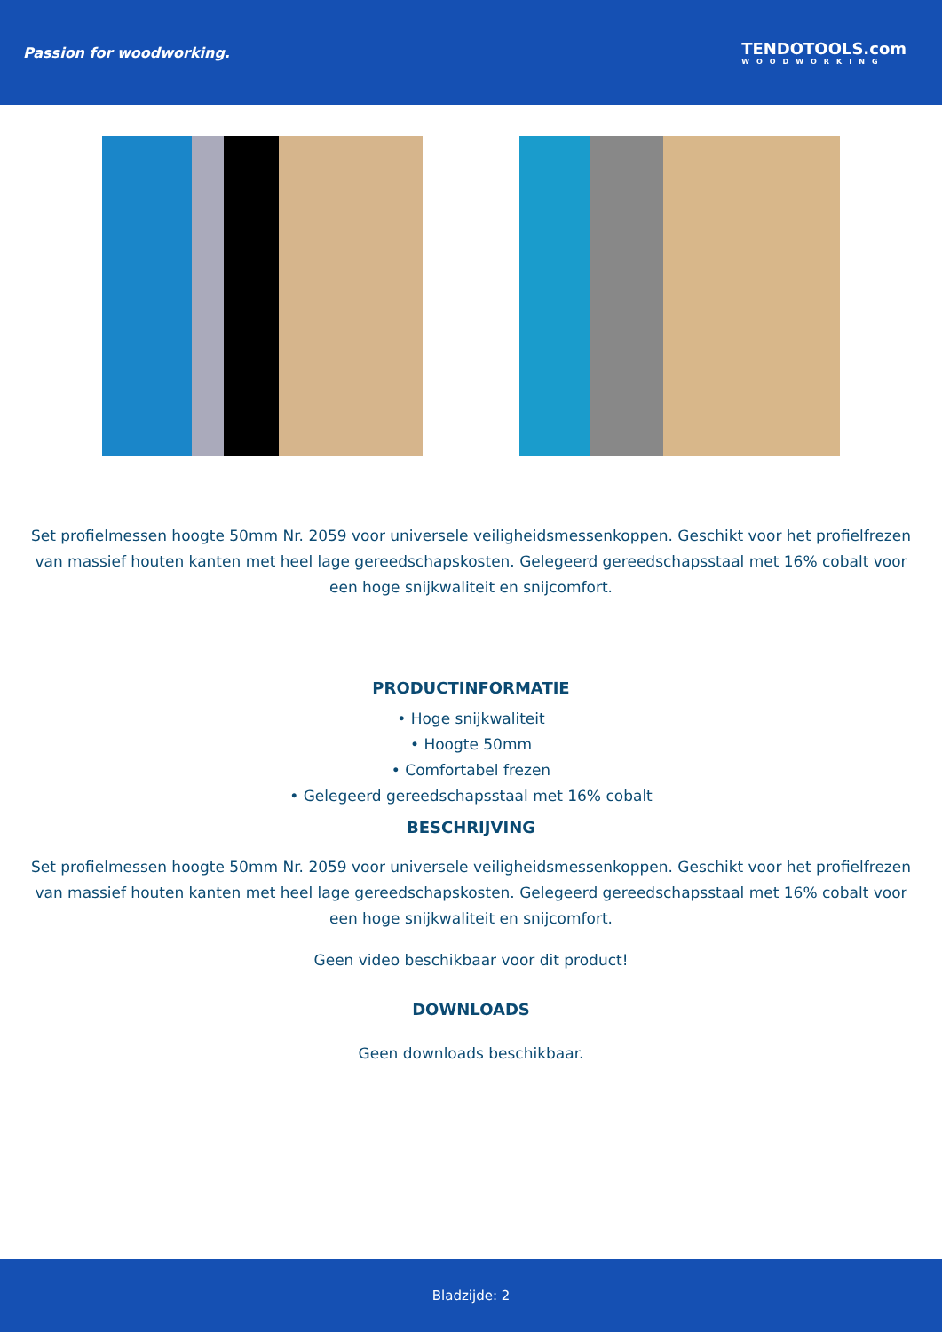Passion for woodworking. TENDOTOOLS.com
WOODWORKING
Set profielmessen hoogte 50mm Nr. 2059 voor universele veiligheidsmessenkoppen. Geschikt voor het profielfrezen van massief houten kanten met heel lage gereedschapskosten. Gelegeerd gereedschapsstaal met 16% cobalt voor een hoge snijkwaliteit en snijcomfort.
PRODUCTINFORMATIE
• Hoge snijkwaliteit
• Hoogte 50mm
• Comfortabel frezen
• Gelegeerd gereedschapsstaal met 16% cobalt
BESCHRIJVING
Set profielmessen hoogte 50mm Nr. 2059 voor universele veiligheidsmessenkoppen. Geschikt voor het profielfrezen van massief houten kanten met heel lage gereedschapskosten. Gelegeerd gereedschapsstaal met 16% cobalt voor een hoge snijkwaliteit en snijcomfort.
Geen video beschikbaar voor dit product!
DOWNLOADS
Geen downloads beschikbaar.
Bladzijde: 2